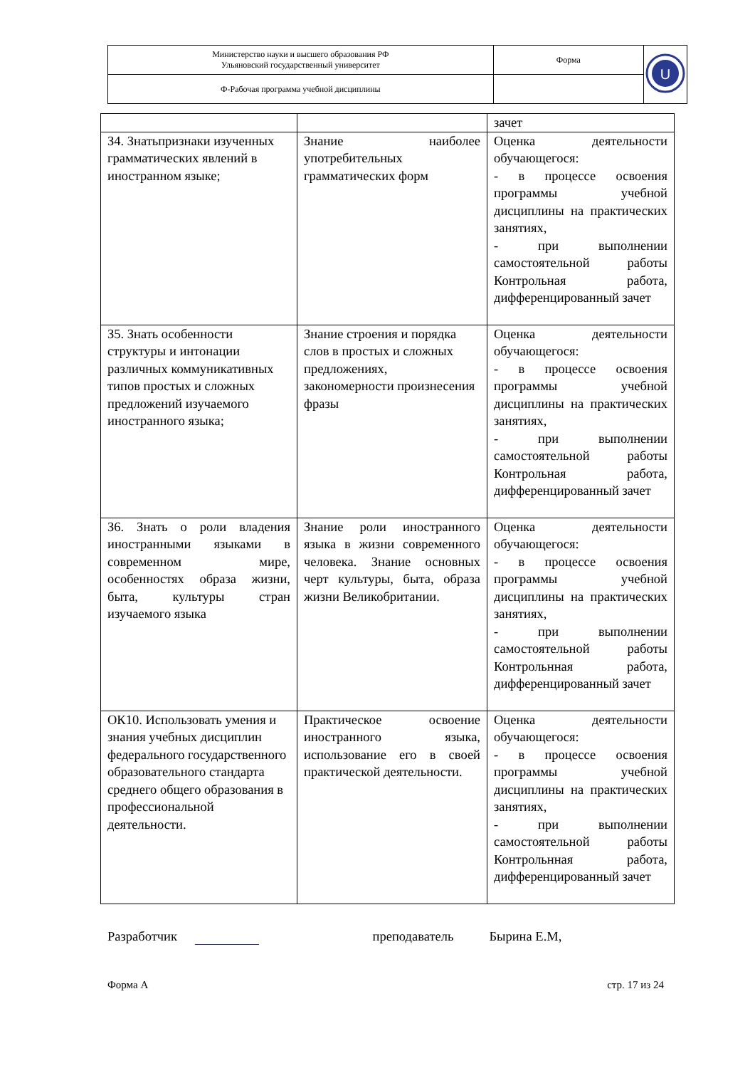| Министерство науки и высшего образования РФ Ульяновский государственный университет | Форма | U |
| Ф-Рабочая программа учебной дисциплины | | |
| | | зачет |
| З4. Знатьпризнаки изученных грамматических явлений в иностранном языке; | Знание наиболее употребительных грамматических форм | Оценка деятельности обучающегося: - в процессе освоения программы учебной дисциплины на практических занятиях, - при выполнении самостоятельной работы Контрольная работа, дифференцированный зачет |
| З5. Знать особенности структуры и интонации различных коммуникативных типов простых и сложных предложений изучаемого иностранного языка; | Знание строения и порядка слов в простых и сложных предложениях, закономерности произнесения фразы | Оценка деятельности обучающегося: - в процессе освоения программы учебной дисциплины на практических занятиях, - при выполнении самостоятельной работы Контрольная работа, дифференцированный зачет |
| З6. Знать о роли владения иностранными языками в современном мире, особенностях образа жизни, быта, культуры стран изучаемого языка | Знание роли иностранного языка в жизни современного человека. Знание основных черт культуры, быта, образа жизни Великобритании. | Оценка деятельности обучающегося: - в процессе освоения программы учебной дисциплины на практических занятиях, - при выполнении самостоятельной работы Контрольнная работа, дифференцированный зачет |
| ОК10. Использовать умения и знания учебных дисциплин федерального государственного образовательного стандарта среднего общего образования в профессиональной деятельности. | Практическое освоение иностранного языка, использование его в своей практической деятельности. | Оценка деятельности обучающегося: - в процессе освоения программы учебной дисциплины на практических занятиях, - при выполнении самостоятельной работы Контрольнная работа, дифференцированный зачет |
Разработчик преподаватель Бырина Е.М,
Форма А стр. 17 из 24